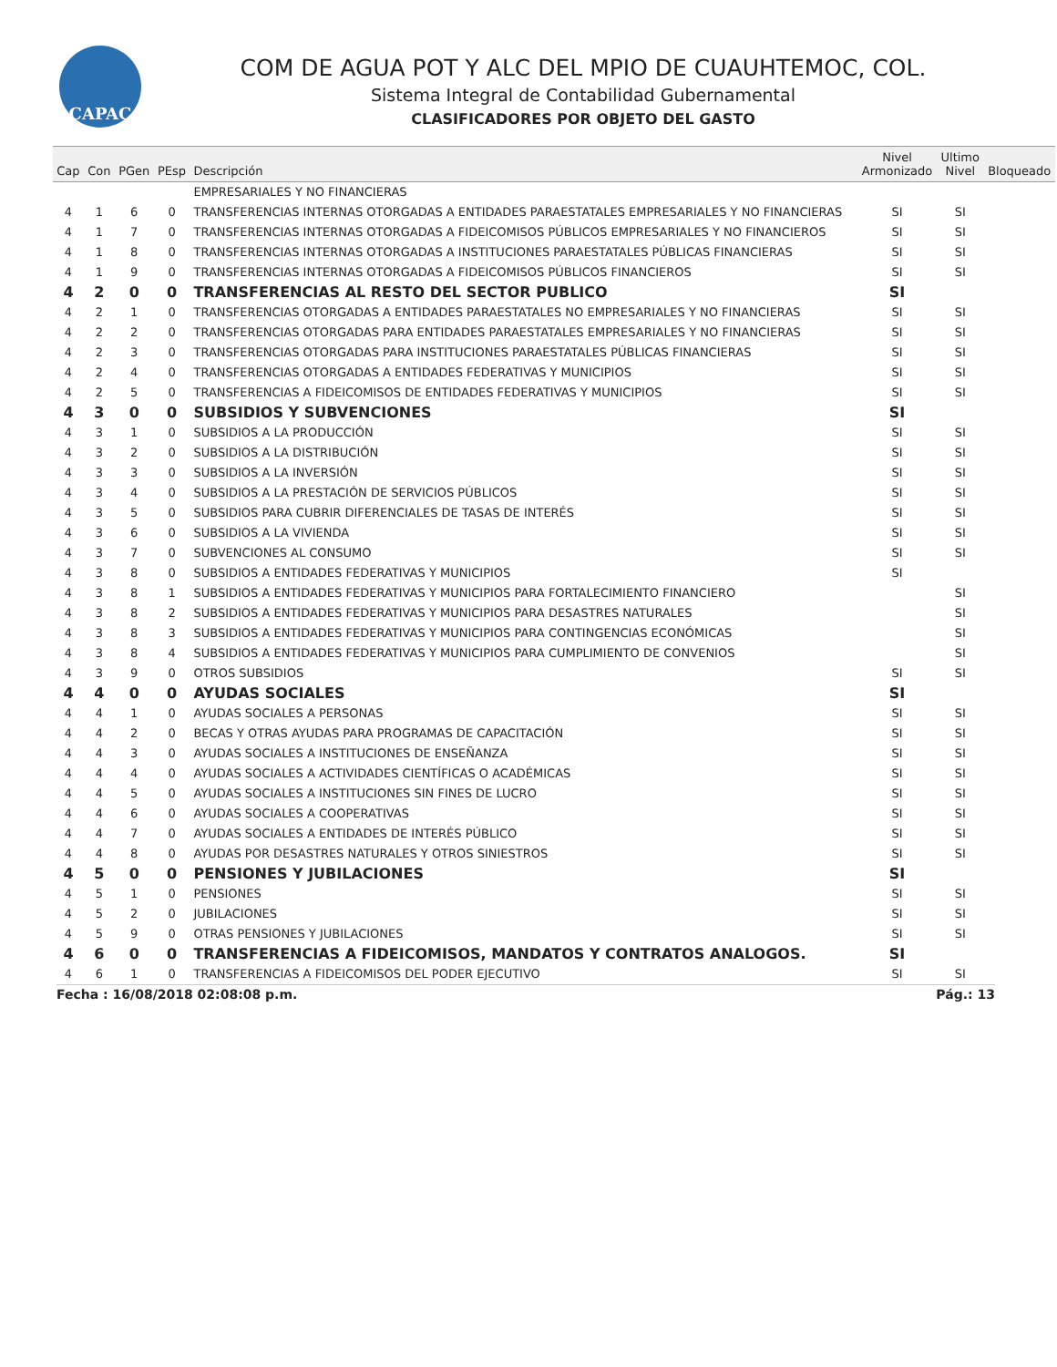CAPAC
COM DE AGUA POT Y ALC DEL MPIO DE CUAUHTEMOC, COL.
Sistema Integral de Contabilidad Gubernamental
CLASIFICADORES POR OBJETO DEL GASTO
| Cap | Con | PGen | PEsp | Descripción | Nivel Armonizado | Ultimo Nivel | Bloqueado |
| --- | --- | --- | --- | --- | --- | --- | --- |
| | | | | EMPRESARIALES Y NO FINANCIERAS | | | |
| 4 | 1 | 6 | 0 | TRANSFERENCIAS INTERNAS OTORGADAS A ENTIDADES PARAESTATALES EMPRESARIALES Y NO FINANCIERAS | SI | SI | |
| 4 | 1 | 7 | 0 | TRANSFERENCIAS INTERNAS OTORGADAS A FIDEICOMISOS PÚBLICOS EMPRESARIALES Y NO FINANCIEROS | SI | SI | |
| 4 | 1 | 8 | 0 | TRANSFERENCIAS INTERNAS OTORGADAS A INSTITUCIONES PARAESTATALES PÚBLICAS FINANCIERAS | SI | SI | |
| 4 | 1 | 9 | 0 | TRANSFERENCIAS INTERNAS OTORGADAS A FIDEICOMISOS PÚBLICOS FINANCIEROS | SI | SI | |
| 4 | 2 | 0 | 0 | TRANSFERENCIAS AL RESTO DEL SECTOR PUBLICO | SI | | |
| 4 | 2 | 1 | 0 | TRANSFERENCIAS OTORGADAS A ENTIDADES PARAESTATALES NO EMPRESARIALES Y NO FINANCIERAS | SI | SI | |
| 4 | 2 | 2 | 0 | TRANSFERENCIAS OTORGADAS PARA ENTIDADES PARAESTATALES EMPRESARIALES Y NO FINANCIERAS | SI | SI | |
| 4 | 2 | 3 | 0 | TRANSFERENCIAS OTORGADAS PARA INSTITUCIONES PARAESTATALES PÚBLICAS FINANCIERAS | SI | SI | |
| 4 | 2 | 4 | 0 | TRANSFERENCIAS OTORGADAS A ENTIDADES FEDERATIVAS Y MUNICIPIOS | SI | SI | |
| 4 | 2 | 5 | 0 | TRANSFERENCIAS A FIDEICOMISOS DE ENTIDADES FEDERATIVAS Y MUNICIPIOS | SI | SI | |
| 4 | 3 | 0 | 0 | SUBSIDIOS Y SUBVENCIONES | SI | | |
| 4 | 3 | 1 | 0 | SUBSIDIOS A LA PRODUCCIÓN | SI | SI | |
| 4 | 3 | 2 | 0 | SUBSIDIOS A LA DISTRIBUCIÓN | SI | SI | |
| 4 | 3 | 3 | 0 | SUBSIDIOS A LA INVERSIÓN | SI | SI | |
| 4 | 3 | 4 | 0 | SUBSIDIOS A LA PRESTACIÓN DE SERVICIOS PÚBLICOS | SI | SI | |
| 4 | 3 | 5 | 0 | SUBSIDIOS PARA CUBRIR DIFERENCIALES DE TASAS DE INTERÉS | SI | SI | |
| 4 | 3 | 6 | 0 | SUBSIDIOS A LA VIVIENDA | SI | SI | |
| 4 | 3 | 7 | 0 | SUBVENCIONES AL CONSUMO | SI | SI | |
| 4 | 3 | 8 | 0 | SUBSIDIOS A ENTIDADES FEDERATIVAS Y MUNICIPIOS | SI | | |
| 4 | 3 | 8 | 1 | SUBSIDIOS A ENTIDADES FEDERATIVAS Y MUNICIPIOS PARA FORTALECIMIENTO FINANCIERO | | SI | |
| 4 | 3 | 8 | 2 | SUBSIDIOS A ENTIDADES FEDERATIVAS Y MUNICIPIOS PARA DESASTRES NATURALES | | SI | |
| 4 | 3 | 8 | 3 | SUBSIDIOS A ENTIDADES FEDERATIVAS Y MUNICIPIOS PARA CONTINGENCIAS ECONÓMICAS | | SI | |
| 4 | 3 | 8 | 4 | SUBSIDIOS A ENTIDADES FEDERATIVAS Y MUNICIPIOS PARA CUMPLIMIENTO DE CONVENIOS | | SI | |
| 4 | 3 | 9 | 0 | OTROS SUBSIDIOS | SI | SI | |
| 4 | 4 | 0 | 0 | AYUDAS SOCIALES | SI | | |
| 4 | 4 | 1 | 0 | AYUDAS SOCIALES A PERSONAS | SI | SI | |
| 4 | 4 | 2 | 0 | BECAS Y OTRAS AYUDAS PARA PROGRAMAS DE CAPACITACIÓN | SI | SI | |
| 4 | 4 | 3 | 0 | AYUDAS SOCIALES A INSTITUCIONES DE ENSEÑANZA | SI | SI | |
| 4 | 4 | 4 | 0 | AYUDAS SOCIALES A ACTIVIDADES CIENTÍFICAS O ACADÉMICAS | SI | SI | |
| 4 | 4 | 5 | 0 | AYUDAS SOCIALES A INSTITUCIONES SIN FINES DE LUCRO | SI | SI | |
| 4 | 4 | 6 | 0 | AYUDAS SOCIALES A COOPERATIVAS | SI | SI | |
| 4 | 4 | 7 | 0 | AYUDAS SOCIALES A ENTIDADES DE INTERÉS PÚBLICO | SI | SI | |
| 4 | 4 | 8 | 0 | AYUDAS POR DESASTRES NATURALES Y OTROS SINIESTROS | SI | SI | |
| 4 | 5 | 0 | 0 | PENSIONES Y JUBILACIONES | SI | | |
| 4 | 5 | 1 | 0 | PENSIONES | SI | SI | |
| 4 | 5 | 2 | 0 | JUBILACIONES | SI | SI | |
| 4 | 5 | 9 | 0 | OTRAS PENSIONES Y JUBILACIONES | SI | SI | |
| 4 | 6 | 0 | 0 | TRANSFERENCIAS A FIDEICOMISOS, MANDATOS Y CONTRATOS ANALOGOS. | SI | | |
| 4 | 6 | 1 | 0 | TRANSFERENCIAS A FIDEICOMISOS DEL PODER EJECUTIVO | SI | SI | |
Fecha : 16/08/2018 02:08:08 p.m. Pág.: 13